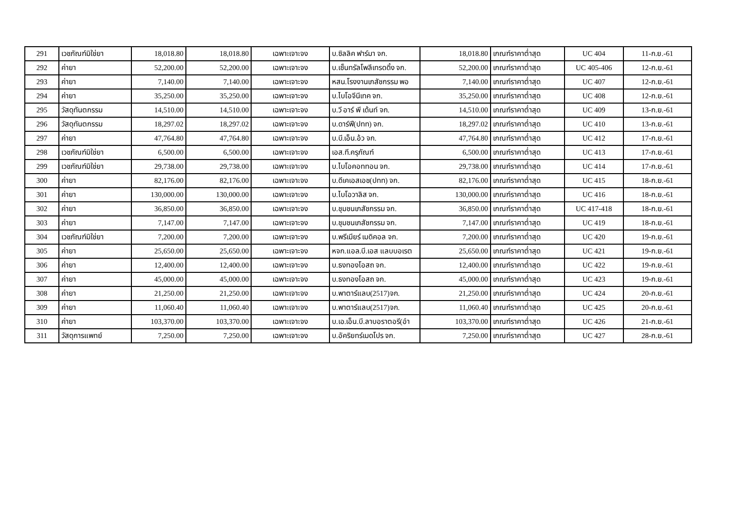| 291 | เวชภัณฑ์มิใช่ยา | 18,018.80 | 18,018.80 | เฉพาะเจาะจง | บ.ซิลลิค ฟาร์มา จก. | 18,018.80 | เกณฑ์ราคาต่ำสุด | UC 404 | 11-ก.ย.-61 |
| 292 | ค่ายา | 52,200.00 | 52,200.00 | เฉพาะเจาะจง | บ.เซ็นทรัลโพลีเทรดดิ้ง จก. | 52,200.00 | เกณฑ์ราคาต่ำสุด | UC 405-406 | 12-ก.ย.-61 |
| 293 | ค่ายา | 7,140.00 | 7,140.00 | เฉพาะเจาะจง | หสน.โรงงานเภสัชกรรม พอ | 7,140.00 | เกณฑ์ราคาต่ำสุด | UC 407 | 12-ก.ย.-61 |
| 294 | ค่ายา | 35,250.00 | 35,250.00 | เฉพาะเจาะจง | บ.ไบโอจีนีเทค จก. | 35,250.00 | เกณฑ์ราคาต่ำสุด | UC 408 | 12-ก.ย.-61 |
| 295 | วัสดุทันตกรรม | 14,510.00 | 14,510.00 | เฉพาะเจาะจง | บ.วี อาร์ พี เด้นท์ จก. | 14,510.00 | เกณฑ์ราคาต่ำสุด | UC 409 | 13-ก.ย.-61 |
| 296 | วัสดุทันตกรรม | 18,297.02 | 18,297.02 | เฉพาะเจาะจง | บ.ดาร์ฟี(ปทท) จก. | 18,297.02 | เกณฑ์ราคาต่ำสุด | UC 410 | 13-ก.ย.-61 |
| 297 | ค่ายา | 47,764.80 | 47,764.80 | เฉพาะเจาะจง | บ.บี.เอ็น.อ้ว จก. | 47,764.80 | เกณฑ์ราคาต่ำสุด | UC 412 | 17-ก.ย.-61 |
| 298 | เวชภัณฑ์มิใช่ยา | 6,500.00 | 6,500.00 | เฉพาะเจาะจง | เอส.ที.ครุภัณฑ์ | 6,500.00 | เกณฑ์ราคาต่ำสุด | UC 413 | 17-ก.ย.-61 |
| 299 | เวชภัณฑ์มิใช่ยา | 29,738.00 | 29,738.00 | เฉพาะเจาะจง | บ.ไบโอคอททอน จก. | 29,738.00 | เกณฑ์ราคาต่ำสุด | UC 414 | 17-ก.ย.-61 |
| 300 | ค่ายา | 82,176.00 | 82,176.00 | เฉพาะเจาะจง | บ.ดีเคเอสเอช(ปทท) จก. | 82,176.00 | เกณฑ์ราคาต่ำสุด | UC 415 | 18-ก.ย.-61 |
| 301 | ค่ายา | 130,000.00 | 130,000.00 | เฉพาะเจาะจง | บ.ไบโอวาลิส จก. | 130,000.00 | เกณฑ์ราคาต่ำสุด | UC 416 | 18-ก.ย.-61 |
| 302 | ค่ายา | 36,850.00 | 36,850.00 | เฉพาะเจาะจง | บ.ชุมชนเภสัชกรรม จก. | 36,850.00 | เกณฑ์ราคาต่ำสุด | UC 417-418 | 18-ก.ย.-61 |
| 303 | ค่ายา | 7,147.00 | 7,147.00 | เฉพาะเจาะจง | บ.ชุมชนเภสัชกรรม จก. | 7,147.00 | เกณฑ์ราคาต่ำสุด | UC 419 | 18-ก.ย.-61 |
| 304 | เวชภัณฑ์มิใช่ยา | 7,200.00 | 7,200.00 | เฉพาะเจาะจง | บ.พรีเมียร์ เมดิคอล จก. | 7,200.00 | เกณฑ์ราคาต่ำสุด | UC 420 | 19-ก.ย.-61 |
| 305 | ค่ายา | 25,650.00 | 25,650.00 | เฉพาะเจาะจง | หจก.แอล.บี.เอส แลบบอเรต | 25,650.00 | เกณฑ์ราคาต่ำสุด | UC 421 | 19-ก.ย.-61 |
| 306 | ค่ายา | 12,400.00 | 12,400.00 | เฉพาะเจาะจง | บ.ธงทองโอสถ จก. | 12,400.00 | เกณฑ์ราคาต่ำสุด | UC 422 | 19-ก.ย.-61 |
| 307 | ค่ายา | 45,000.00 | 45,000.00 | เฉพาะเจาะจง | บ.ธงทองโอสถ จก. | 45,000.00 | เกณฑ์ราคาต่ำสุด | UC 423 | 19-ก.ย.-61 |
| 308 | ค่ายา | 21,250.00 | 21,250.00 | เฉพาะเจาะจง | บ.พาตาร์แลบ(2517)จก. | 21,250.00 | เกณฑ์ราคาต่ำสุด | UC 424 | 20-ก.ย.-61 |
| 309 | ค่ายา | 11,060.40 | 11,060.40 | เฉพาะเจาะจง | บ.พาตาร์แลบ(2517)จก. | 11,060.40 | เกณฑ์ราคาต่ำสุด | UC 425 | 20-ก.ย.-61 |
| 310 | ค่ายา | 103,370.00 | 103,370.00 | เฉพาะเจาะจง | บ.เอ.เอ็น.บี.ลาบอราตอรี(อำ | 103,370.00 | เกณฑ์ราคาต่ำสุด | UC 426 | 21-ก.ย.-61 |
| 311 | วัสดุการแพทย์ | 7,250.00 | 7,250.00 | เฉพาะเจาะจง | บ.อัคริยทร์เมดโปร จก. | 7,250.00 | เกณฑ์ราคาต่ำสุด | UC 427 | 28-ก.ย.-61 |